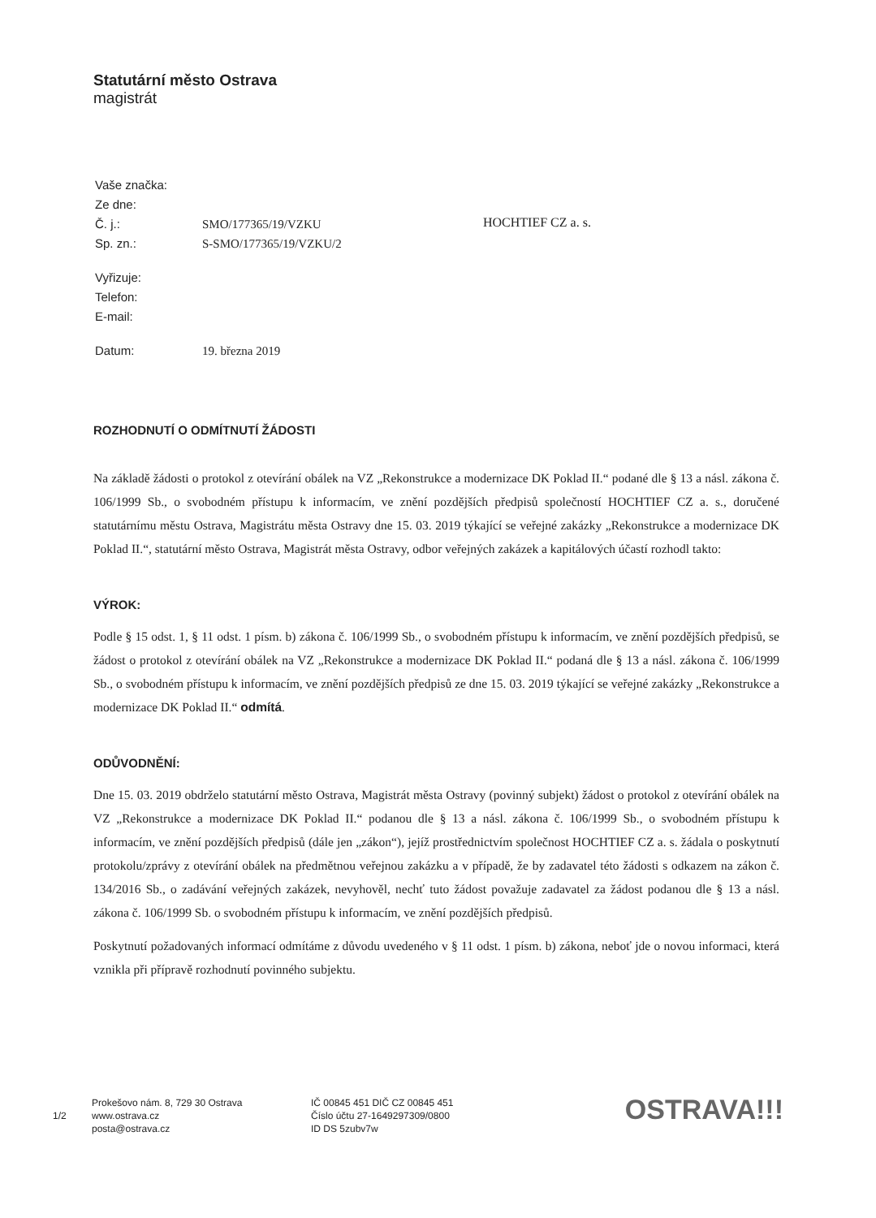Statutární město Ostrava
magistrát
| Vaše značka: | |
| Ze dne: | |
| Č. j.: | SMO/177365/19/VZKU |
| Sp. zn.: | S-SMO/177365/19/VZKU/2 |
| Vyřizuje: | |
| Telefon: | |
| E-mail: | |
| Datum: | 19. března 2019 |
HOCHTIEF CZ a. s.
ROZHODNUTÍ O ODMÍTNUTÍ ŽÁDOSTI
Na základě žádosti o protokol z otevírání obálek na VZ „Rekonstrukce a modernizace DK Poklad II.“ podané dle § 13 a násl. zákona č. 106/1999 Sb., o svobodném přístupu k informacím, ve znění pozdějších předpisů společností HOCHTIEF CZ a. s., doručené statutárnímu městu Ostrava, Magistrátu města Ostravy dne 15. 03. 2019 týkající se veřejné zakázky „Rekonstrukce a modernizace DK Poklad II.“, statutární město Ostrava, Magistrát města Ostravy, odbor veřejných zakázek a kapitálových účastí rozhodl takto:
VÝROK:
Podle § 15 odst. 1, § 11 odst. 1 písm. b) zákona č. 106/1999 Sb., o svobodném přístupu k informacím, ve znění pozdějších předpisů, se žádost o protokol z otevírání obálek na VZ „Rekonstrukce a modernizace DK Poklad II.“ podaná dle § 13 a násl. zákona č. 106/1999 Sb., o svobodném přístupu k informacím, ve znění pozdějších předpisů ze dne 15. 03. 2019 týkající se veřejné zakázky „Rekonstrukce a modernizace DK Poklad II.“ odmítá.
ODŮVODNĚNÍ:
Dne 15. 03. 2019 obdrželo statutární město Ostrava, Magistrát města Ostravy (povinný subjekt) žádost o protokol z otevírání obálek na VZ „Rekonstrukce a modernizace DK Poklad II.“ podanou dle § 13 a násl. zákona č. 106/1999 Sb., o svobodném přístupu k informacím, ve znění pozdějších předpisů (dále jen „zákon“), jejíž prostřednictvím společnost HOCHTIEF CZ a. s. žádala o poskytnutí protokolu/zprávy z otevírání obálek na předmětnou veřejnou zakázku a v případě, že by zadavatel této žádosti s odkazem na zákon č. 134/2016 Sb., o zadávání veřejných zakázek, nevyhověl, nechť tuto žádost považuje zadavatel za žádost podanou dle § 13 a násl. zákona č. 106/1999 Sb. o svobodném přístupu k informacím, ve znění pozdějších předpisů.
Poskytnutí požadovaných informací odmítáme z důvodu uvedeného v § 11 odst. 1 písm. b) zákona, neboť jde o novou informaci, která vznikla při přípravě rozhodnutí povinného subjektu.
1/2
Prokešovo nám. 8, 729 30 Ostrava
www.ostrava.cz
posta@ostrava.cz
IČ 00845 451 DIČ CZ 00845 451
Číslo účtu 27-1649297309/0800
ID DS 5zubv7w
OSTRAVA!!!